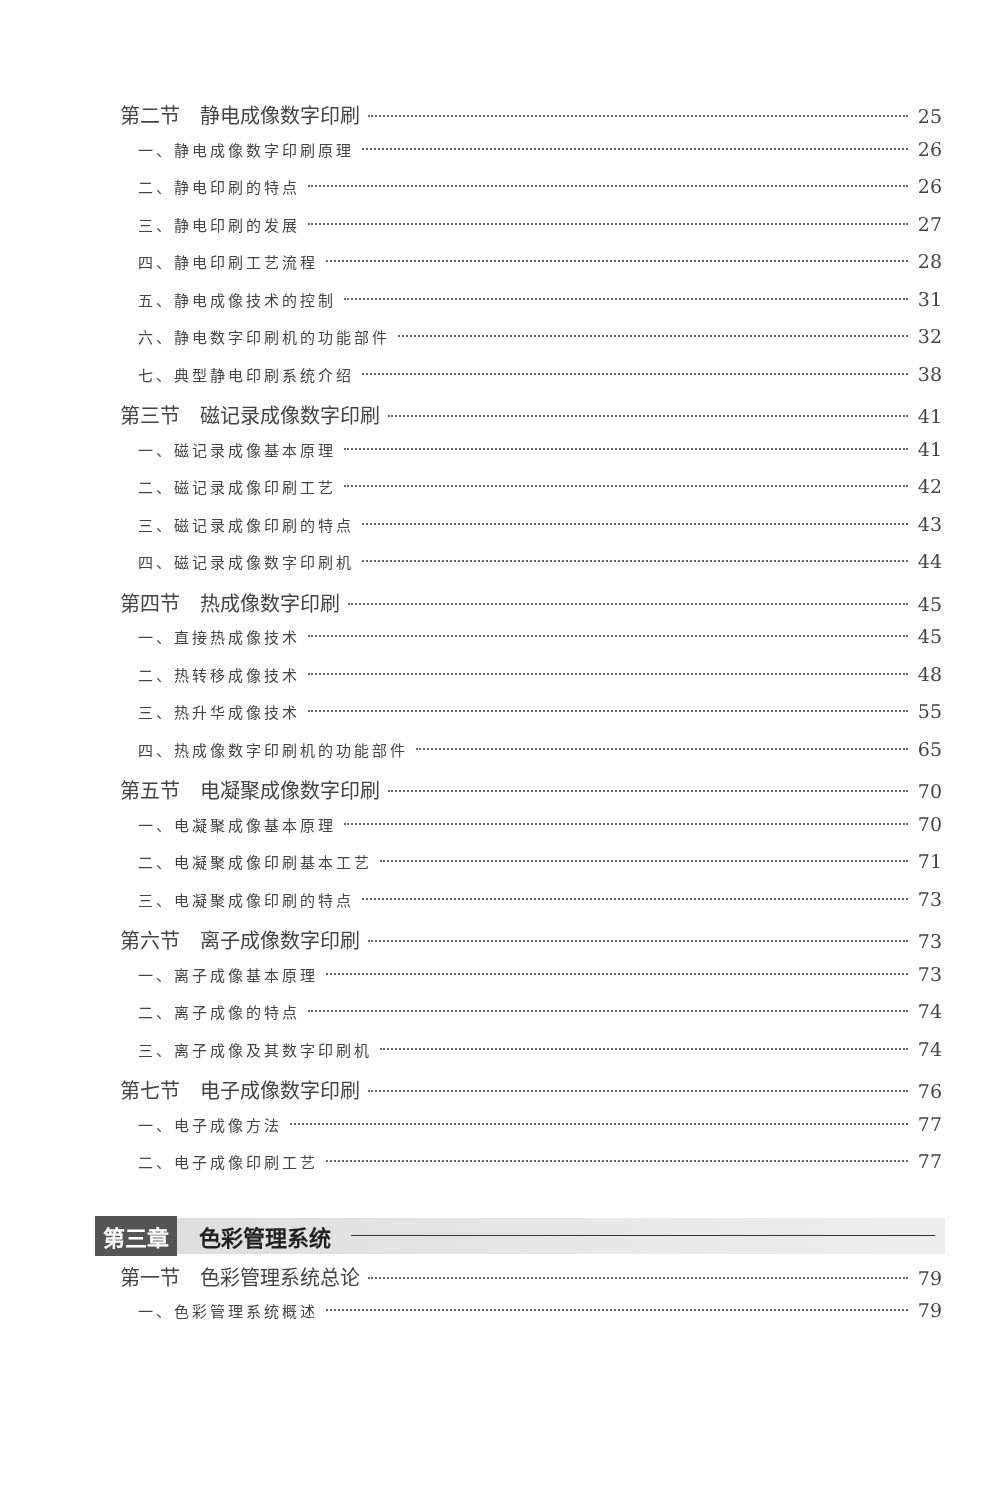第二节　静电成像数字印刷 25
一、静电成像数字印刷原理 26
二、静电印刷的特点 26
三、静电印刷的发展 27
四、静电印刷工艺流程 28
五、静电成像技术的控制 31
六、静电数字印刷机的功能部件 32
七、典型静电印刷系统介绍 38
第三节　磁记录成像数字印刷 41
一、磁记录成像基本原理 41
二、磁记录成像印刷工艺 42
三、磁记录成像印刷的特点 43
四、磁记录成像数字印刷机 44
第四节　热成像数字印刷 45
一、直接热成像技术 45
二、热转移成像技术 48
三、热升华成像技术 55
四、热成像数字印刷机的功能部件 65
第五节　电凝聚成像数字印刷 70
一、电凝聚成像基本原理 70
二、电凝聚成像印刷基本工艺 71
三、电凝聚成像印刷的特点 73
第六节　离子成像数字印刷 73
一、离子成像基本原理 73
二、离子成像的特点 74
三、离子成像及其数字印刷机 74
第七节　电子成像数字印刷 76
一、电子成像方法 77
二、电子成像印刷工艺 77
第三章 色彩管理系统
第一节　色彩管理系统总论 79
一、色彩管理系统概述 79